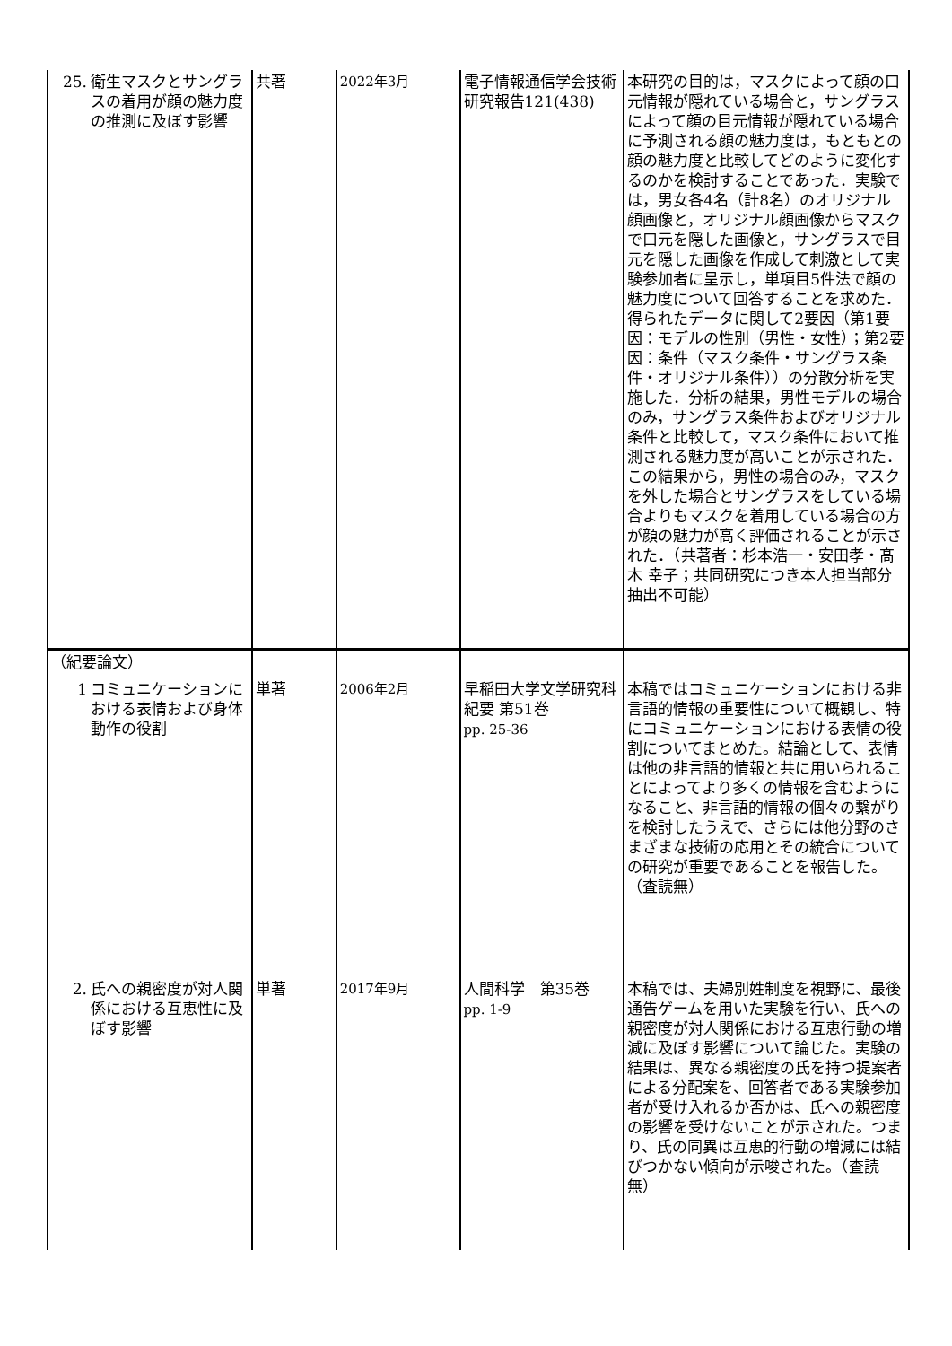| 25. 衛生マスクとサングラスの着用が顔の魅力度の推測に及ぼす影響 | 共著 | 2022年3月 | 電子情報通信学会技術研究報告121(438) | 本研究の目的は，マスクによって顔の口元情報が隠れている場合と，サングラスによって顔の目元情報が隠れている場合に予測される顔の魅力度は，もともとの顔の魅力度と比較してどのように変化するのかを検討することであった．実験では，男女各4名（計8名）のオリジナル顔画像と，オリジナル顔画像からマスクで口元を隠した画像と，サングラスで目元を隠した画像を作成して刺激として実験参加者に呈示し，単項目5件法で顔の魅力度について回答することを求めた．得られたデータに関して2要因（第1要因：モデルの性別（男性・女性）；第2要因：条件（マスク条件・サングラス条件・オリジナル条件））の分散分析を実施した．分析の結果，男性モデルの場合のみ，サングラス条件およびオリジナル条件と比較して，マスク条件において推測される魅力度が高いことが示された．この結果から，男性の場合のみ，マスクを外した場合とサングラスをしている場合よりもマスクを着用している場合の方が顔の魅力が高く評価されることが示された．（共著者：杉本浩一・安田孝・髙木 幸子；共同研究につき本人担当部分抽出不可能） |
| （紀要論文） 1 コミュニケーションにおける表情および身体動作の役割 | 単著 | 2006年2月 | 早稲田大学文学研究科紀要 第51巻 pp. 25-36 | 本稿ではコミュニケーションにおける非言語的情報の重要性について概観し、特にコミュニケーションにおける表情の役割についてまとめた。結論として、表情は他の非言語的情報と共に用いられることによってより多くの情報を含むようになること、非言語的情報の個々の繋がりを検討したうえで、さらには他分野のさまざまな技術の応用とその統合についての研究が重要であることを報告した。（査読無） |
| 2. 氏への親密度が対人関係における互恵性に及ぼす影響 | 単著 | 2017年9月 | 人間科学 第35巻 pp. 1-9 | 本稿では、夫婦別姓制度を視野に、最後通告ゲームを用いた実験を行い、氏への親密度が対人関係における互恵行動の増減に及ぼす影響について論じた。実験の結果は、異なる親密度の氏を持つ提案者による分配案を、回答者である実験参加者が受け入れるか否かは、氏への親密度の影響を受けないことが示された。つまり、氏の同異は互恵的行動の増減には結びつかない傾向が示唆された。（査読無） |